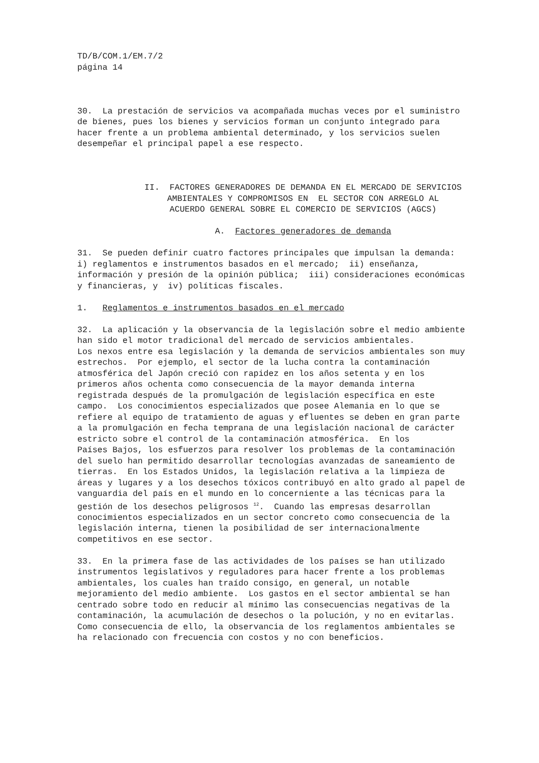TD/B/COM.1/EM.7/2 página 14
30. La prestación de servicios va acompañada muchas veces por el suministro de bienes, pues los bienes y servicios forman un conjunto integrado para hacer frente a un problema ambiental determinado, y los servicios suelen desempeñar el principal papel a ese respecto.
II. FACTORES GENERADORES DE DEMANDA EN EL MERCADO DE SERVICIOS AMBIENTALES Y COMPROMISOS EN EL SECTOR CON ARREGLO AL ACUERDO GENERAL SOBRE EL COMERCIO DE SERVICIOS (AGCS)
A. Factores generadores de demanda
31. Se pueden definir cuatro factores principales que impulsan la demanda: i) reglamentos e instrumentos basados en el mercado; ii) enseñanza, información y presión de la opinión pública; iii) consideraciones económicas y financieras, y iv) políticas fiscales.
1. Reglamentos e instrumentos basados en el mercado
32. La aplicación y la observancia de la legislación sobre el medio ambiente han sido el motor tradicional del mercado de servicios ambientales. Los nexos entre esa legislación y la demanda de servicios ambientales son muy estrechos. Por ejemplo, el sector de la lucha contra la contaminación atmosférica del Japón creció con rapidez en los años setenta y en los primeros años ochenta como consecuencia de la mayor demanda interna registrada después de la promulgación de legislación específica en este campo. Los conocimientos especializados que posee Alemania en lo que se refiere al equipo de tratamiento de aguas y efluentes se deben en gran parte a la promulgación en fecha temprana de una legislación nacional de carácter estricto sobre el control de la contaminación atmosférica. En los Países Bajos, los esfuerzos para resolver los problemas de la contaminación del suelo han permitido desarrollar tecnologías avanzadas de saneamiento de tierras. En los Estados Unidos, la legislación relativa a la limpieza de áreas y lugares y a los desechos tóxicos contribuyó en alto grado al papel de vanguardia del país en el mundo en lo concerniente a las técnicas para la gestión de los desechos peligrosos <sup>12</sup>. Cuando las empresas desarrollan conocimientos especializados en un sector concreto como consecuencia de la legislación interna, tienen la posibilidad de ser internacionalmente competitivos en ese sector.
33. En la primera fase de las actividades de los países se han utilizado instrumentos legislativos y reguladores para hacer frente a los problemas ambientales, los cuales han traído consigo, en general, un notable mejoramiento del medio ambiente. Los gastos en el sector ambiental se han centrado sobre todo en reducir al mínimo las consecuencias negativas de la contaminación, la acumulación de desechos o la polución, y no en evitarlas. Como consecuencia de ello, la observancia de los reglamentos ambientales se ha relacionado con frecuencia con costos y no con beneficios.